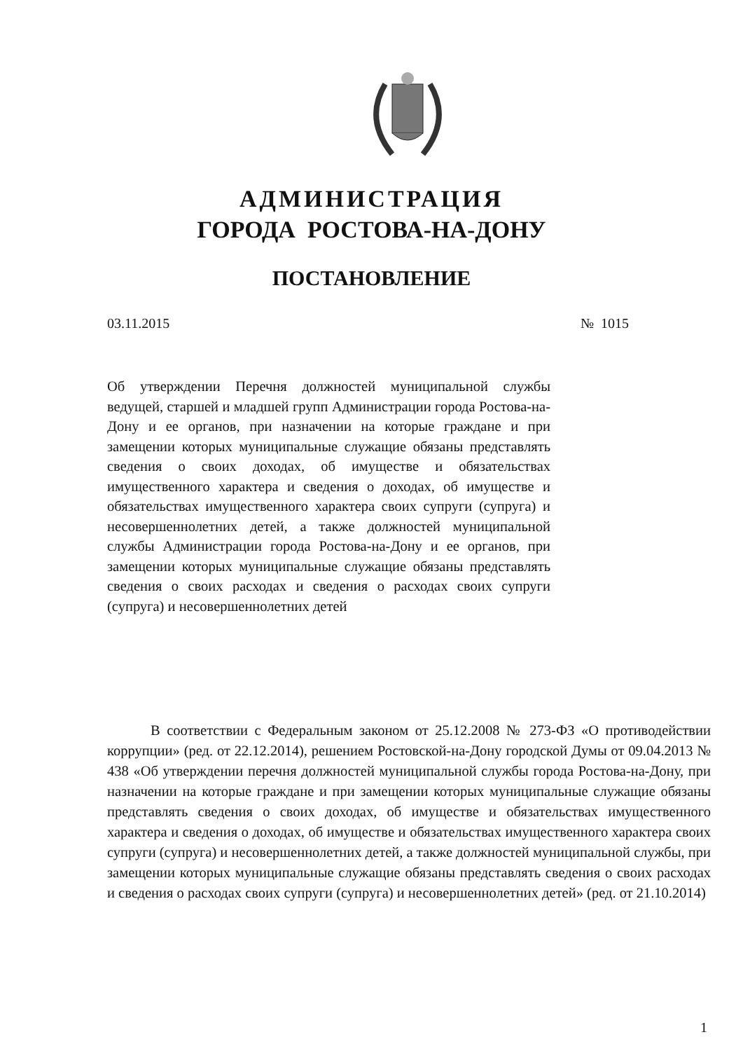АДМИНИСТРАЦИЯ
ГОРОДА РОСТОВА-НА-ДОНУ
ПОСТАНОВЛЕНИЕ
03.11.2015 № 1015
Об утверждении Перечня должностей муниципальной службы ведущей, старшей и младшей групп Администрации города Ростова-на-Дону и ее органов, при назначении на которые граждане и при замещении которых муниципальные служащие обязаны представлять сведения о своих доходах, об имуществе и обязательствах имущественного характера и сведения о доходах, об имуществе и обязательствах имущественного характера своих супруги (супруга) и несовершеннолетних детей, а также должностей муниципальной службы Администрации города Ростова-на-Дону и ее органов, при замещении которых муниципальные служащие обязаны представлять сведения о своих расходах и сведения о расходах своих супруги (супруга) и несовершеннолетних детей
В соответствии с Федеральным законом от 25.12.2008 № 273-ФЗ «О противодействии коррупции» (ред. от 22.12.2014), решением Ростовской-на-Дону городской Думы от 09.04.2013 № 438 «Об утверждении перечня должностей муниципальной службы города Ростова-на-Дону, при назначении на которые граждане и при замещении которых муниципальные служащие обязаны представлять сведения о своих доходах, об имуществе и обязательствах имущественного характера и сведения о доходах, об имуществе и обязательствах имущественного характера своих супруги (супруга) и несовершеннолетних детей, а также должностей муниципальной службы, при замещении которых муниципальные служащие обязаны представлять сведения о своих расходах и сведения о расходах своих супруги (супруга) и несовершеннолетних детей» (ред. от 21.10.2014)
1